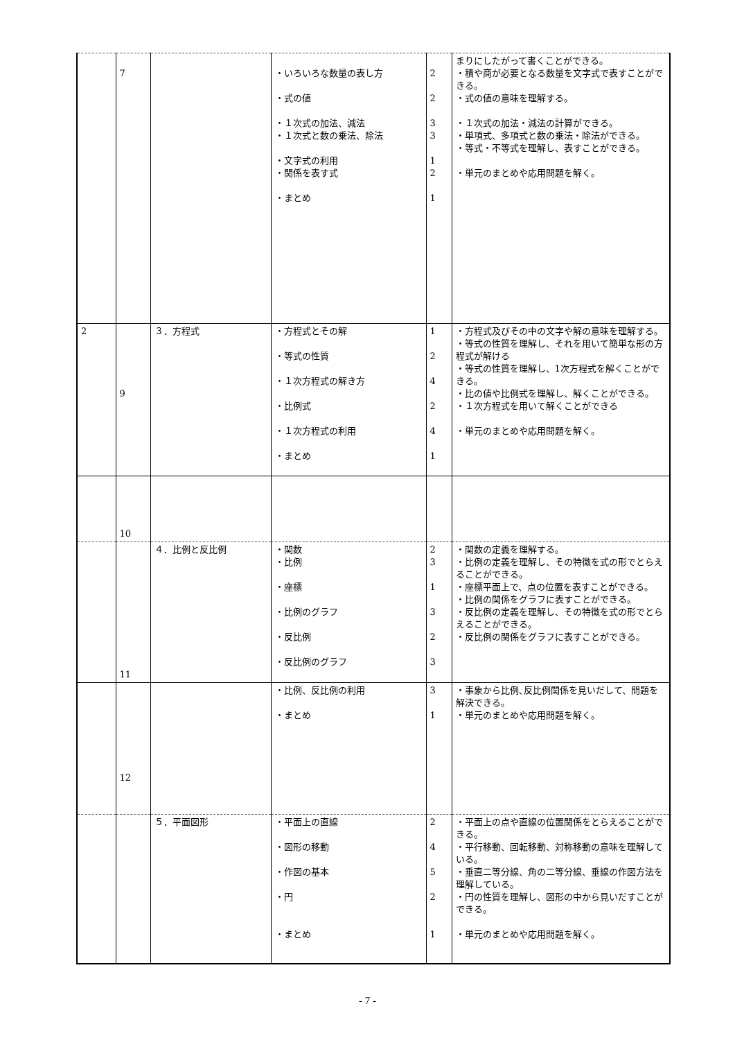| | 7 | | ・いろいろな数量の表し方 ・式の値 ・１次式の加法、減法 ・１次式と数の乗法、除法 ・文字式の利用 ・関係を表す式 ・まとめ | 2 2 3 3 1 2 1 | まりにしたがって書くことができる。 ・積や商が必要となる数量を文字式で表すことができる。 ・式の値の意味を理解する。 ・１次式の加法・減法の計算ができる。 ・単項式、多項式と数の乗法・除法ができる。 ・等式・不等式を理解し、表すことができる。 ・単元のまとめや応用問題を解く。 |
| 2 | 9 | ３．方程式 | ・方程式とその解 ・等式の性質 ・１次方程式の解き方 ・比例式 ・１次方程式の利用 ・まとめ | 1 2 4 2 4 1 | ・方程式及びその中の文字や解の意味を理解する。 ・等式の性質を理解し、それを用いて簡単な形の方程式が解ける ・等式の性質を理解し、1次方程式を解くことができる。 ・比の値や比例式を理解し、解くことができる。 ・１次方程式を用いて解くことができる ・単元のまとめや応用問題を解く。 |
| | 10 | | | | |
| | 11 | ４．比例と反比例 | ・関数 ・比例 ・座標 ・比例のグラフ ・反比例 ・反比例のグラフ | 2 3 1 3 2 3 | ・関数の定義を理解する。 ・比例の定義を理解し、その特徴を式の形でとらえることができる。 ・座標平面上で、点の位置を表すことができる。 ・比例の関係をグラフに表すことができる。 ・反比例の定義を理解し、その特徴を式の形でとらえることができる。 ・反比例の関係をグラフに表すことができる。 |
| | 12 | | ・比例、反比例の利用 ・まとめ | 3 1 | ・事象から比例､反比例関係を見いだして、問題を解決できる。 ・単元のまとめや応用問題を解く。 |
| | | ５．平面図形 | ・平面上の直線 ・図形の移動 ・作図の基本 ・円 ・まとめ | 2 4 5 2 1 | ・平面上の点や直線の位置関係をとらえることができる。 ・平行移動、回転移動、対称移動の意味を理解している。 ・垂直二等分線、角の二等分線、垂線の作図方法を理解している。 ・円の性質を理解し、図形の中から見いだすことができる。 ・単元のまとめや応用問題を解く。 |
- 7 -